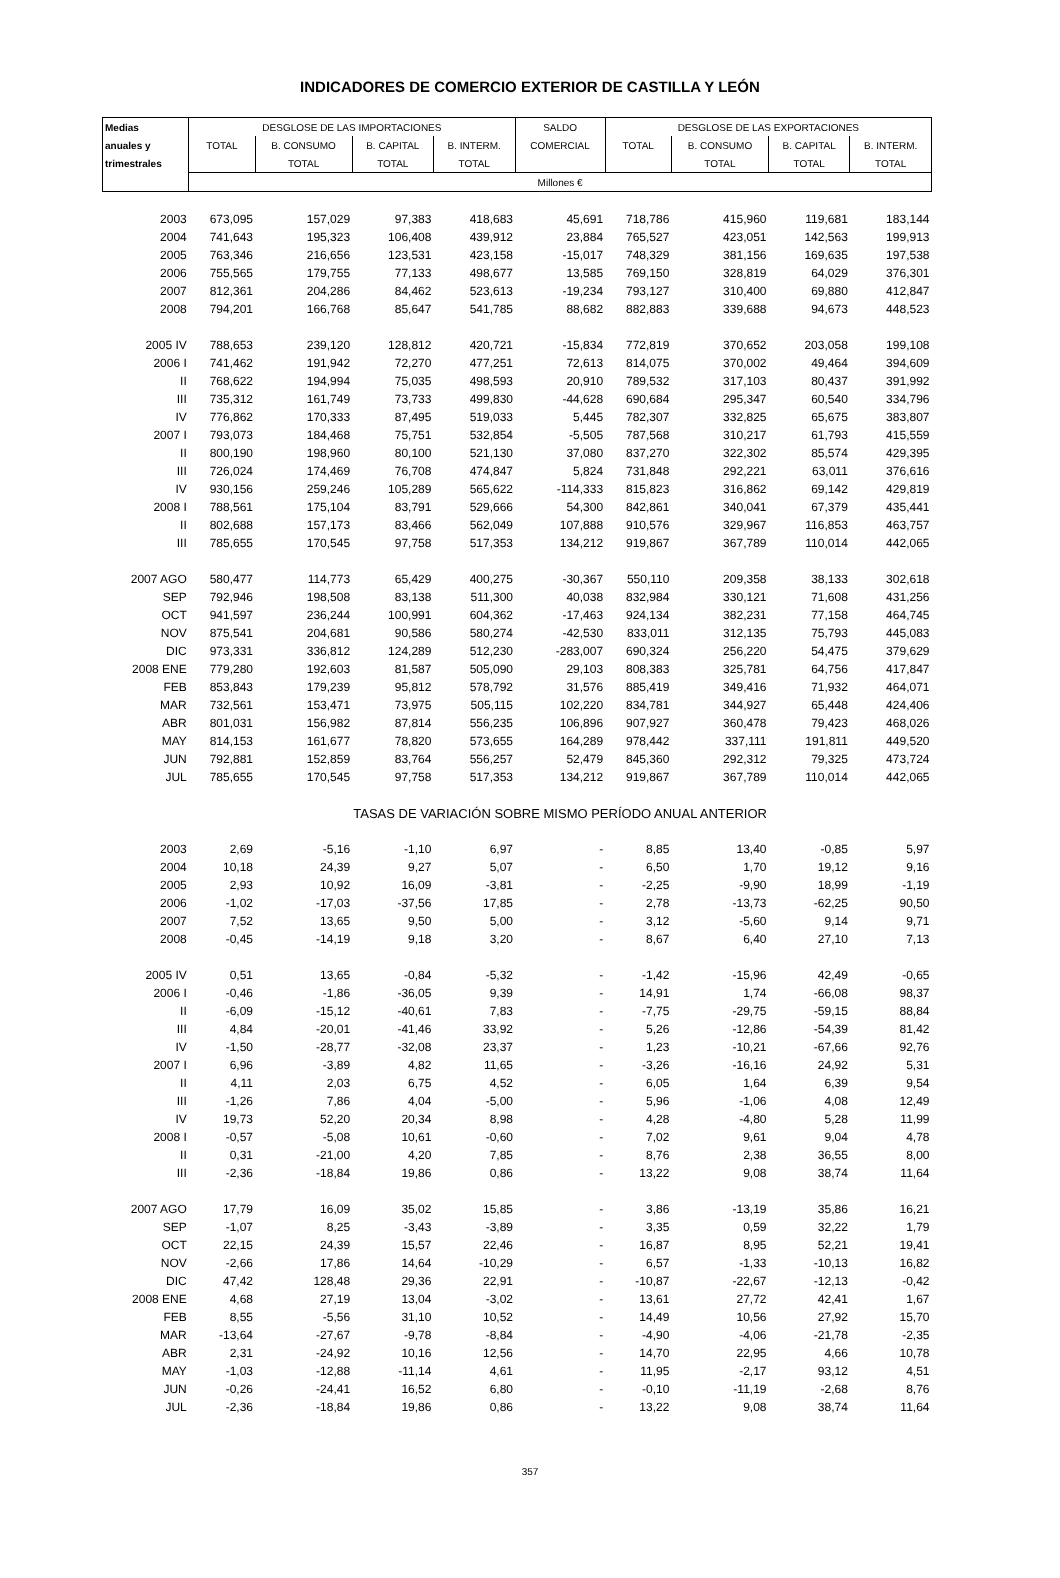INDICADORES DE COMERCIO EXTERIOR DE CASTILLA Y LEÓN
| Medias | DESGLOSE DE LAS IMPORTACIONES | | | | SALDO | DESGLOSE DE LAS EXPORTACIONES | | | |
| --- | --- | --- | --- | --- | --- | --- | --- | --- | --- |
| anuales y | TOTAL | B. CONSUMO | B. CAPITAL | B. INTERM. | COMERCIAL | TOTAL | B. CONSUMO | B. CAPITAL | B. INTERM. |
| trimestrales | | TOTAL | TOTAL | TOTAL | | | TOTAL | TOTAL | TOTAL |
| | Millones € | | | | | | | | |
| 2003 | 673,095 | 157,029 | 97,383 | 418,683 | 45,691 | 718,786 | 415,960 | 119,681 | 183,144 |
| 2004 | 741,643 | 195,323 | 106,408 | 439,912 | 23,884 | 765,527 | 423,051 | 142,563 | 199,913 |
| 2005 | 763,346 | 216,656 | 123,531 | 423,158 | -15,017 | 748,329 | 381,156 | 169,635 | 197,538 |
| 2006 | 755,565 | 179,755 | 77,133 | 498,677 | 13,585 | 769,150 | 328,819 | 64,029 | 376,301 |
| 2007 | 812,361 | 204,286 | 84,462 | 523,613 | -19,234 | 793,127 | 310,400 | 69,880 | 412,847 |
| 2008 | 794,201 | 166,768 | 85,647 | 541,785 | 88,682 | 882,883 | 339,688 | 94,673 | 448,523 |
| 2005 IV | 788,653 | 239,120 | 128,812 | 420,721 | -15,834 | 772,819 | 370,652 | 203,058 | 199,108 |
| 2006 I | 741,462 | 191,942 | 72,270 | 477,251 | 72,613 | 814,075 | 370,002 | 49,464 | 394,609 |
| II | 768,622 | 194,994 | 75,035 | 498,593 | 20,910 | 789,532 | 317,103 | 80,437 | 391,992 |
| III | 735,312 | 161,749 | 73,733 | 499,830 | -44,628 | 690,684 | 295,347 | 60,540 | 334,796 |
| IV | 776,862 | 170,333 | 87,495 | 519,033 | 5,445 | 782,307 | 332,825 | 65,675 | 383,807 |
| 2007 I | 793,073 | 184,468 | 75,751 | 532,854 | -5,505 | 787,568 | 310,217 | 61,793 | 415,559 |
| II | 800,190 | 198,960 | 80,100 | 521,130 | 37,080 | 837,270 | 322,302 | 85,574 | 429,395 |
| III | 726,024 | 174,469 | 76,708 | 474,847 | 5,824 | 731,848 | 292,221 | 63,011 | 376,616 |
| IV | 930,156 | 259,246 | 105,289 | 565,622 | -114,333 | 815,823 | 316,862 | 69,142 | 429,819 |
| 2008 I | 788,561 | 175,104 | 83,791 | 529,666 | 54,300 | 842,861 | 340,041 | 67,379 | 435,441 |
| II | 802,688 | 157,173 | 83,466 | 562,049 | 107,888 | 910,576 | 329,967 | 116,853 | 463,757 |
| III | 785,655 | 170,545 | 97,758 | 517,353 | 134,212 | 919,867 | 367,789 | 110,014 | 442,065 |
| 2007 AGO | 580,477 | 114,773 | 65,429 | 400,275 | -30,367 | 550,110 | 209,358 | 38,133 | 302,618 |
| SEP | 792,946 | 198,508 | 83,138 | 511,300 | 40,038 | 832,984 | 330,121 | 71,608 | 431,256 |
| OCT | 941,597 | 236,244 | 100,991 | 604,362 | -17,463 | 924,134 | 382,231 | 77,158 | 464,745 |
| NOV | 875,541 | 204,681 | 90,586 | 580,274 | -42,530 | 833,011 | 312,135 | 75,793 | 445,083 |
| DIC | 973,331 | 336,812 | 124,289 | 512,230 | -283,007 | 690,324 | 256,220 | 54,475 | 379,629 |
| 2008 ENE | 779,280 | 192,603 | 81,587 | 505,090 | 29,103 | 808,383 | 325,781 | 64,756 | 417,847 |
| FEB | 853,843 | 179,239 | 95,812 | 578,792 | 31,576 | 885,419 | 349,416 | 71,932 | 464,071 |
| MAR | 732,561 | 153,471 | 73,975 | 505,115 | 102,220 | 834,781 | 344,927 | 65,448 | 424,406 |
| ABR | 801,031 | 156,982 | 87,814 | 556,235 | 106,896 | 907,927 | 360,478 | 79,423 | 468,026 |
| MAY | 814,153 | 161,677 | 78,820 | 573,655 | 164,289 | 978,442 | 337,111 | 191,811 | 449,520 |
| JUN | 792,881 | 152,859 | 83,764 | 556,257 | 52,479 | 845,360 | 292,312 | 79,325 | 473,724 |
| JUL | 785,655 | 170,545 | 97,758 | 517,353 | 134,212 | 919,867 | 367,789 | 110,014 | 442,065 |
| | TASAS DE VARIACIÓN SOBRE MISMO PERÍODO ANUAL ANTERIOR | | | | | | | | |
| 2003 | 2,69 | -5,16 | -1,10 | 6,97 | - | 8,85 | 13,40 | -0,85 | 5,97 |
| 2004 | 10,18 | 24,39 | 9,27 | 5,07 | - | 6,50 | 1,70 | 19,12 | 9,16 |
| 2005 | 2,93 | 10,92 | 16,09 | -3,81 | - | -2,25 | -9,90 | 18,99 | -1,19 |
| 2006 | -1,02 | -17,03 | -37,56 | 17,85 | - | 2,78 | -13,73 | -62,25 | 90,50 |
| 2007 | 7,52 | 13,65 | 9,50 | 5,00 | - | 3,12 | -5,60 | 9,14 | 9,71 |
| 2008 | -0,45 | -14,19 | 9,18 | 3,20 | - | 8,67 | 6,40 | 27,10 | 7,13 |
| 2005 IV | 0,51 | 13,65 | -0,84 | -5,32 | - | -1,42 | -15,96 | 42,49 | -0,65 |
| 2006 I | -0,46 | -1,86 | -36,05 | 9,39 | - | 14,91 | 1,74 | -66,08 | 98,37 |
| II | -6,09 | -15,12 | -40,61 | 7,83 | - | -7,75 | -29,75 | -59,15 | 88,84 |
| III | 4,84 | -20,01 | -41,46 | 33,92 | - | 5,26 | -12,86 | -54,39 | 81,42 |
| IV | -1,50 | -28,77 | -32,08 | 23,37 | - | 1,23 | -10,21 | -67,66 | 92,76 |
| 2007 I | 6,96 | -3,89 | 4,82 | 11,65 | - | -3,26 | -16,16 | 24,92 | 5,31 |
| II | 4,11 | 2,03 | 6,75 | 4,52 | - | 6,05 | 1,64 | 6,39 | 9,54 |
| III | -1,26 | 7,86 | 4,04 | -5,00 | - | 5,96 | -1,06 | 4,08 | 12,49 |
| IV | 19,73 | 52,20 | 20,34 | 8,98 | - | 4,28 | -4,80 | 5,28 | 11,99 |
| 2008 I | -0,57 | -5,08 | 10,61 | -0,60 | - | 7,02 | 9,61 | 9,04 | 4,78 |
| II | 0,31 | -21,00 | 4,20 | 7,85 | - | 8,76 | 2,38 | 36,55 | 8,00 |
| III | -2,36 | -18,84 | 19,86 | 0,86 | - | 13,22 | 9,08 | 38,74 | 11,64 |
| 2007 AGO | 17,79 | 16,09 | 35,02 | 15,85 | - | 3,86 | -13,19 | 35,86 | 16,21 |
| SEP | -1,07 | 8,25 | -3,43 | -3,89 | - | 3,35 | 0,59 | 32,22 | 1,79 |
| OCT | 22,15 | 24,39 | 15,57 | 22,46 | - | 16,87 | 8,95 | 52,21 | 19,41 |
| NOV | -2,66 | 17,86 | 14,64 | -10,29 | - | 6,57 | -1,33 | -10,13 | 16,82 |
| DIC | 47,42 | 128,48 | 29,36 | 22,91 | - | -10,87 | -22,67 | -12,13 | -0,42 |
| 2008 ENE | 4,68 | 27,19 | 13,04 | -3,02 | - | 13,61 | 27,72 | 42,41 | 1,67 |
| FEB | 8,55 | -5,56 | 31,10 | 10,52 | - | 14,49 | 10,56 | 27,92 | 15,70 |
| MAR | -13,64 | -27,67 | -9,78 | -8,84 | - | -4,90 | -4,06 | -21,78 | -2,35 |
| ABR | 2,31 | -24,92 | 10,16 | 12,56 | - | 14,70 | 22,95 | 4,66 | 10,78 |
| MAY | -1,03 | -12,88 | -11,14 | 4,61 | - | 11,95 | -2,17 | 93,12 | 4,51 |
| JUN | -0,26 | -24,41 | 16,52 | 6,80 | - | -0,10 | -11,19 | -2,68 | 8,76 |
| JUL | -2,36 | -18,84 | 19,86 | 0,86 | - | 13,22 | 9,08 | 38,74 | 11,64 |
357